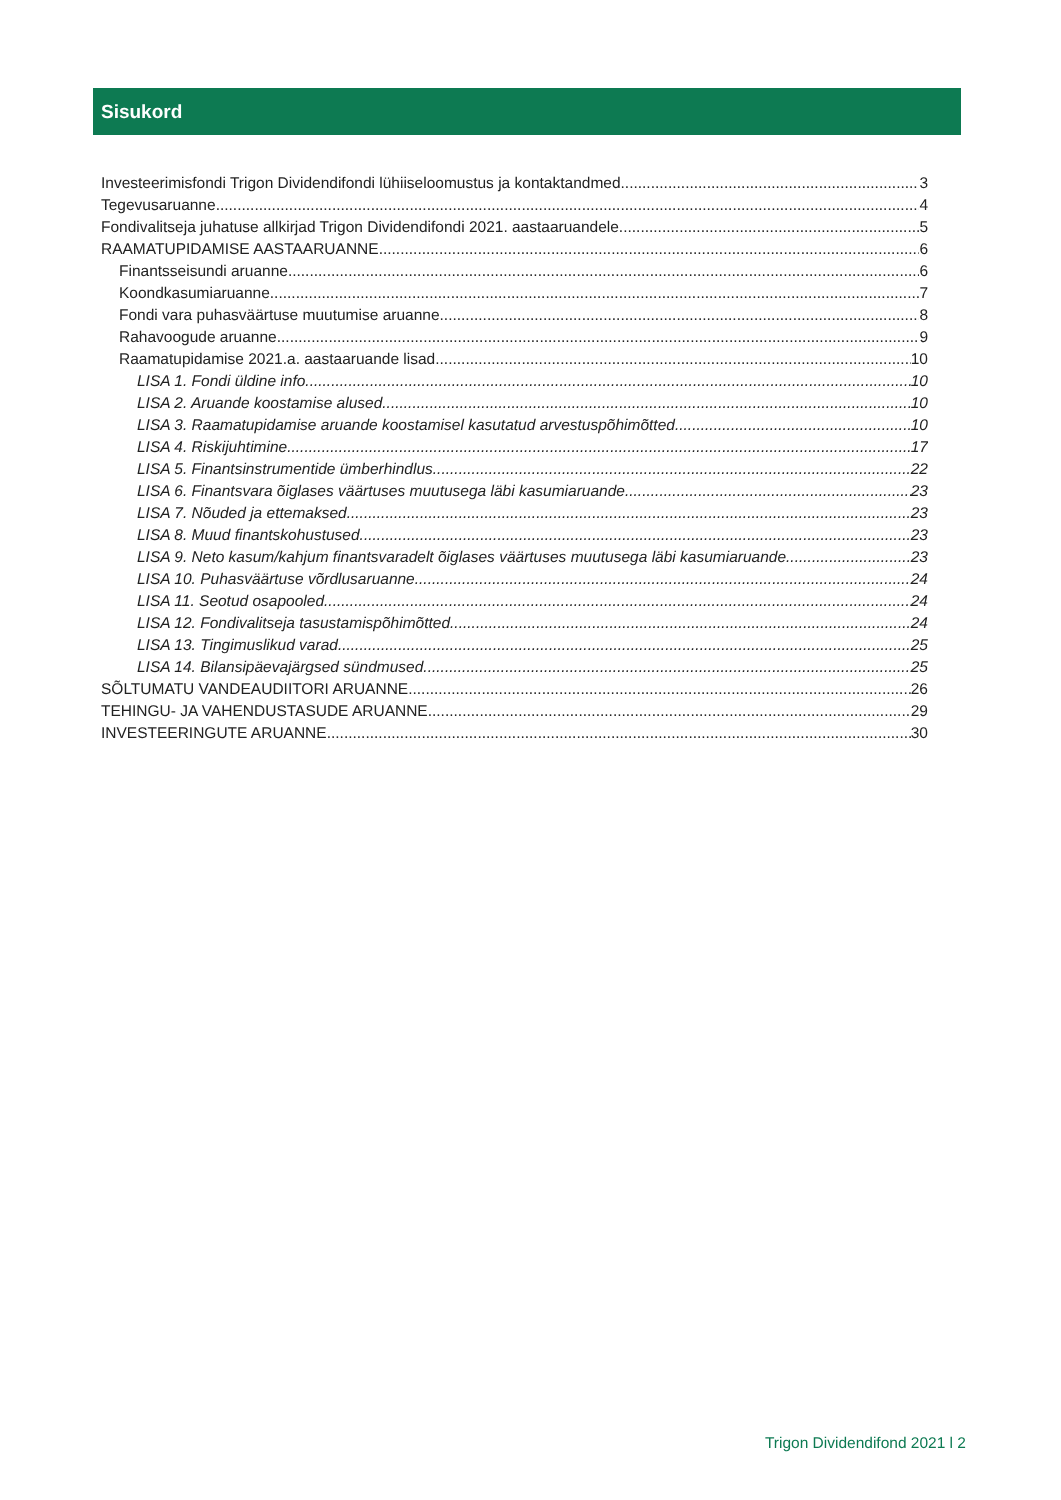Sisukord
Investeerimisfondi Trigon Dividendifondi lühiiseloomustus ja kontaktandmed 3
Tegevusaruanne 4
Fondivalitseja juhatuse allkirjad Trigon Dividendifondi 2021. aastaaruandele 5
RAAMATUPIDAMISE AASTAARUANNE 6
Finantsseisundi aruanne 6
Koondkasumiaruanne 7
Fondi vara puhasväärtuse muutumise aruanne 8
Rahavoogude aruanne 9
Raamatupidamise 2021.a. aastaaruande lisad 10
LISA 1. Fondi üldine info 10
LISA 2. Aruande koostamise alused 10
LISA 3. Raamatupidamise aruande koostamisel kasutatud arvestuspõhimõtted 10
LISA 4. Riskijuhtimine 17
LISA 5. Finantsinstrumentide ümberhindlus 22
LISA 6. Finantsvara õiglases väärtuses muutusega läbi kasumiaruande 23
LISA 7. Nõuded ja ettemaksed 23
LISA 8. Muud finantskohustused 23
LISA 9. Neto kasum/kahjum finantsvaradelt õiglases väärtuses muutusega läbi kasumiaruande 23
LISA 10. Puhasväärtuse võrdlusaruanne 24
LISA 11. Seotud osapooled 24
LISA 12. Fondivalitseja tasustamispõhimõtted 24
LISA 13. Tingimuslikud varad 25
LISA 14. Bilansipäevajärgsed sündmused 25
SÕLTUMATU VANDEAUDIITORI ARUANNE 26
TEHINGU- JA VAHENDUSTASUDE ARUANNE 29
INVESTEERINGUTE ARUANNE 30
Trigon Dividendifond 2021 l 2